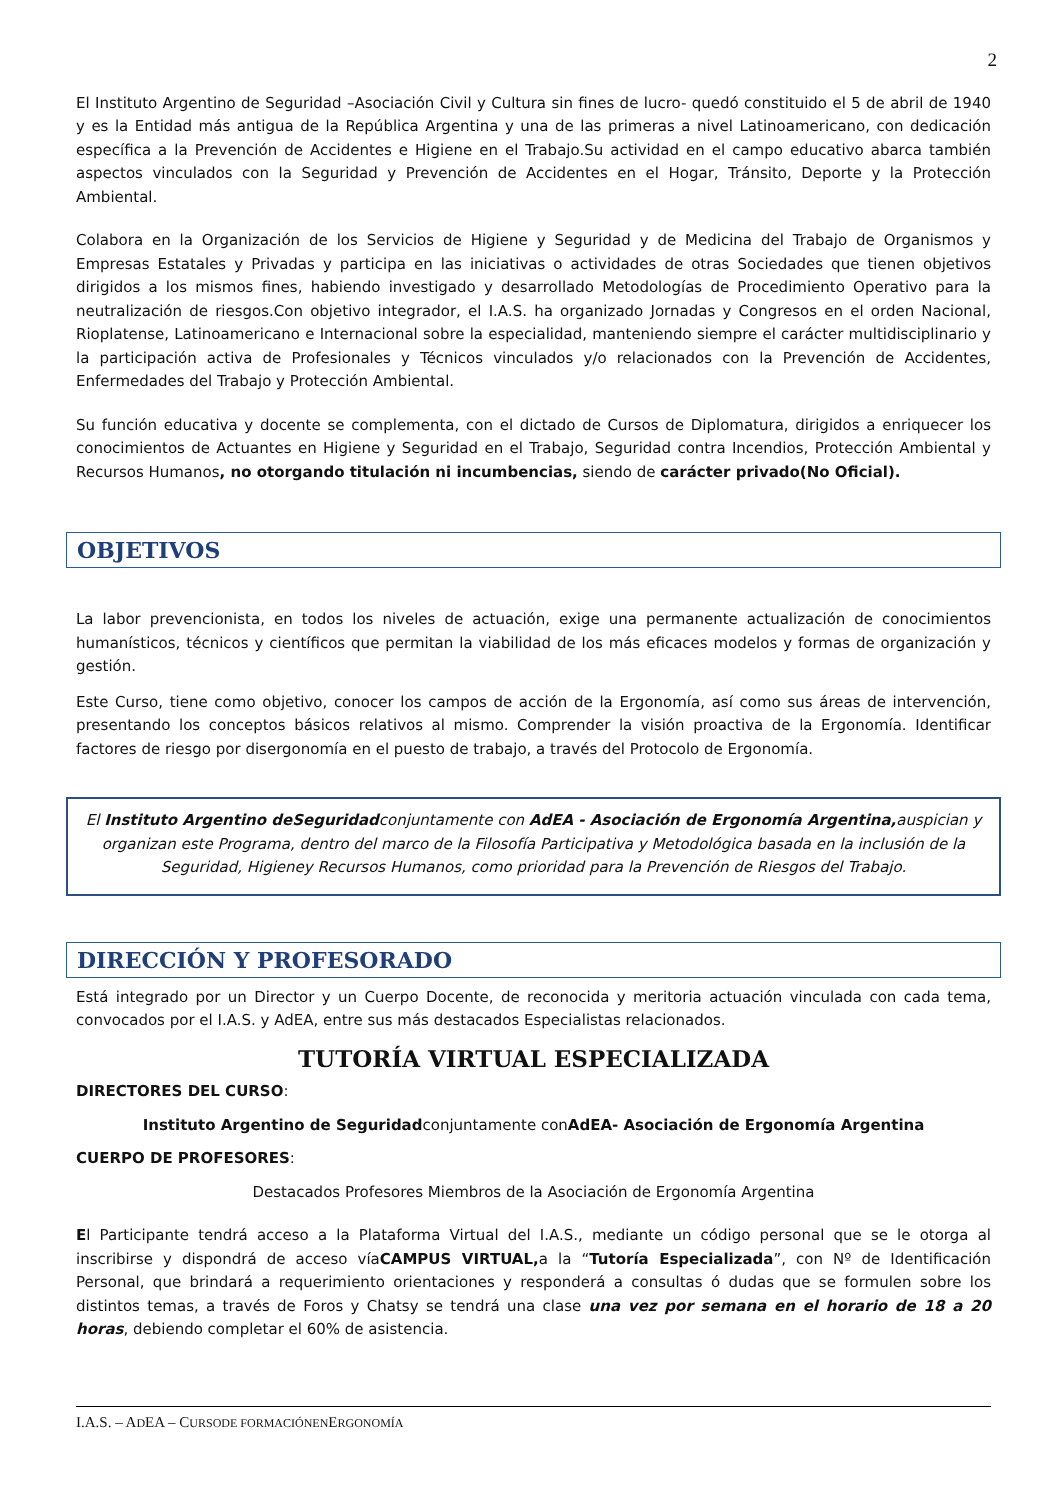2
El Instituto Argentino de Seguridad –Asociación Civil y Cultura sin fines de lucro- quedó constituido el 5 de abril de 1940 y es la Entidad más antigua de la República Argentina y una de las primeras a nivel Latinoamericano, con dedicación específica a la Prevención de Accidentes e Higiene en el Trabajo.Su actividad en el campo educativo abarca también aspectos vinculados con la Seguridad y Prevención de Accidentes en el Hogar, Tránsito, Deporte y la Protección Ambiental.
Colabora en la Organización de los Servicios de Higiene y Seguridad y de Medicina del Trabajo de Organismos y Empresas Estatales y Privadas y participa en las iniciativas o actividades de otras Sociedades que tienen objetivos dirigidos a los mismos fines, habiendo investigado y desarrollado Metodologías de Procedimiento Operativo para la neutralización de riesgos.Con objetivo integrador, el I.A.S. ha organizado Jornadas y Congresos en el orden Nacional, Rioplatense, Latinoamericano e Internacional sobre la especialidad, manteniendo siempre el carácter multidisciplinario y la participación activa de Profesionales y Técnicos vinculados y/o relacionados con la Prevención de Accidentes, Enfermedades del Trabajo y Protección Ambiental.
Su función educativa y docente se complementa, con el dictado de Cursos de Diplomatura, dirigidos a enriquecer los conocimientos de Actuantes en Higiene y Seguridad en el Trabajo, Seguridad contra Incendios, Protección Ambiental y Recursos Humanos, no otorgando titulación ni incumbencias, siendo de carácter privado(No Oficial).
OBJETIVOS
La labor prevencionista, en todos los niveles de actuación, exige una permanente actualización de conocimientos humanísticos, técnicos y científicos que permitan la viabilidad de los más eficaces modelos y formas de organización y gestión.
Este Curso, tiene como objetivo, conocer los campos de acción de la Ergonomía, así como sus áreas de intervención, presentando los conceptos básicos relativos al mismo. Comprender la visión proactiva de la Ergonomía. Identificar factores de riesgo por disergonomía en el puesto de trabajo, a través del Protocolo de Ergonomía.
El Instituto Argentino deSeguridadconjuntamente con AdEA - Asociación de Ergonomía Argentina, auspician y organizan este Programa, dentro del marco de la Filosofía Participativa y Metodológica basada en la inclusión de la Seguridad, Higieney Recursos Humanos, como prioridad para la Prevención de Riesgos del Trabajo.
DIRECCIÓN Y PROFESORADO
Está integrado por un Director y un Cuerpo Docente, de reconocida y meritoria actuación vinculada con cada tema, convocados por el I.A.S. y AdEA, entre sus más destacados Especialistas relacionados.
TUTORÍA VIRTUAL ESPECIALIZADA
DIRECTORES DEL CURSO:
Instituto Argentino de Seguridadconjuntamente conAdEA- Asociación de Ergonomía Argentina
CUERPO DE PROFESORES:
Destacados Profesores Miembros de la Asociación de Ergonomía Argentina
El Participante tendrá acceso a la Plataforma Virtual del I.A.S., mediante un código personal que se le otorga al inscribirse y dispondrá de acceso víaCAMPUS VIRTUAL, a la “Tutoría Especializada”, con Nº de Identificación Personal, que brindará a requerimiento orientaciones y responderá a consultas ó dudas que se formulen sobre los distintos temas, a través de Foros y Chatsy se tendrá una clase una vez por semana en el horario de 18 a 20 horas, debiendo completar el 60% de asistencia.
I.A.S. – ADEA – CURSODE FORMACIÓNENERGONOMÍA